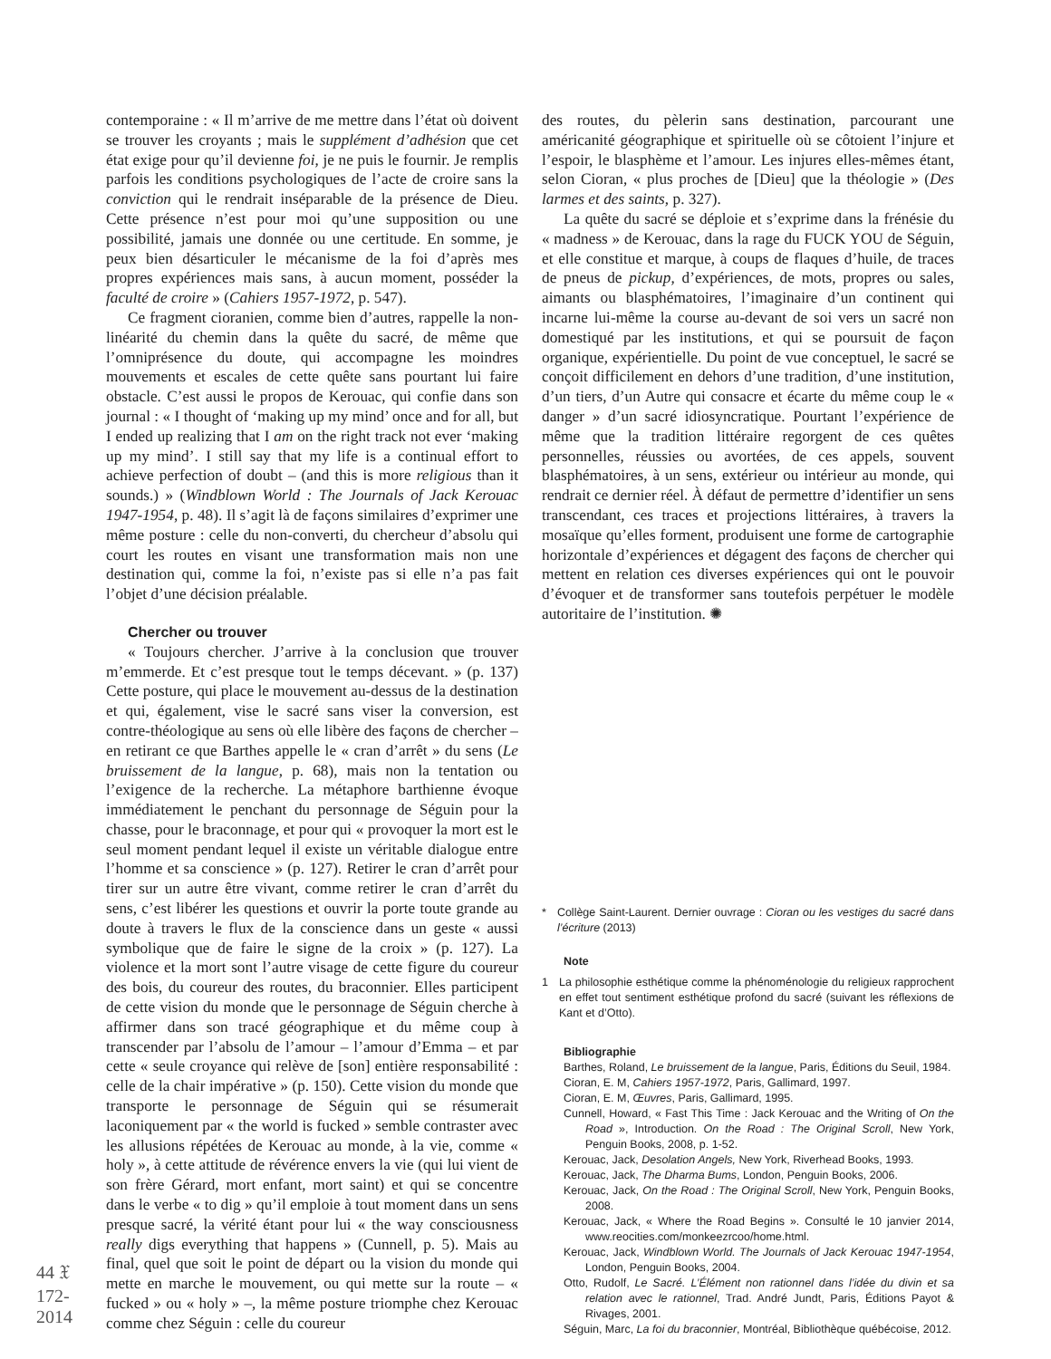contemporaine : « Il m’arrive de me mettre dans l’état où doivent se trouver les croyants ; mais le supplément d’adhésion que cet état exige pour qu’il devienne foi, je ne puis le fournir. Je remplis parfois les conditions psychologiques de l’acte de croire sans la conviction qui le rendrait inséparable de la présence de Dieu. Cette présence n’est pour moi qu’une supposition ou une possibilité, jamais une donnée ou une certitude. En somme, je peux bien désarticuler le mécanisme de la foi d’après mes propres expériences mais sans, à aucun moment, posséder la faculté de croire » (Cahiers 1957-1972, p. 547).
Ce fragment cioranien, comme bien d’autres, rappelle la non-linéarité du chemin dans la quête du sacré, de même que l’omniprésence du doute, qui accompagne les moindres mouvements et escales de cette quête sans pourtant lui faire obstacle. C’est aussi le propos de Kerouac, qui confie dans son journal : « I thought of ‘making up my mind’ once and for all, but I ended up realizing that I am on the right track not ever ‘making up my mind’. I still say that my life is a continual effort to achieve perfection of doubt – (and this is more religious than it sounds.) » (Windblown World : The Journals of Jack Kerouac 1947-1954, p. 48). Il s’agit là de façons similaires d’exprimer une même posture : celle du non-converti, du chercheur d’absolu qui court les routes en visant une transformation mais non une destination qui, comme la foi, n’existe pas si elle n’a pas fait l’objet d’une décision préalable.
Chercher ou trouver
« Toujours chercher. J’arrive à la conclusion que trouver m’emmerde. Et c’est presque tout le temps décevant. » (p. 137) Cette posture, qui place le mouvement au-dessus de la destination et qui, également, vise le sacré sans viser la conversion, est contre-théologique au sens où elle libère des façons de chercher – en retirant ce que Barthes appelle le « cran d’arrêt » du sens (Le bruissement de la langue, p. 68), mais non la tentation ou l’exigence de la recherche. La métaphore barthienne évoque immédiatement le penchant du personnage de Séguin pour la chasse, pour le braconnage, et pour qui « provoquer la mort est le seul moment pendant lequel il existe un véritable dialogue entre l’homme et sa conscience » (p. 127). Retirer le cran d’arrêt pour tirer sur un autre être vivant, comme retirer le cran d’arrêt du sens, c’est libérer les questions et ouvrir la porte toute grande au doute à travers le flux de la conscience dans un geste « aussi symbolique que de faire le signe de la croix » (p. 127). La violence et la mort sont l’autre visage de cette figure du coureur des bois, du coureur des routes, du braconnier. Elles participent de cette vision du monde que le personnage de Séguin cherche à affirmer dans son tracé géographique et du même coup à transcender par l’absolu de l’amour – l’amour d’Emma – et par cette « seule croyance qui relève de [son] entière responsabilité : celle de la chair impérative » (p. 150). Cette vision du monde que transporte le personnage de Séguin qui se résumerait laconiquement par « the world is fucked » semble contraster avec les allusions répétées de Kerouac au monde, à la vie, comme « holy », à cette attitude de révérence envers la vie (qui lui vient de son frère Gérard, mort enfant, mort saint) et qui se concentre dans le verbe « to dig » qu’il emploie à tout moment dans un sens presque sacré, la vérité étant pour lui « the way consciousness really digs everything that happens » (Cunnell, p. 5). Mais au final, quel que soit le point de départ ou la vision du monde qui mette en marche le mouvement, ou qui mette sur la route – « fucked » ou « holy » –, la même posture triomphe chez Kerouac comme chez Séguin : celle du coureur
des routes, du pèlerin sans destination, parcourant une américanité géographique et spirituelle où se côtoient l’injure et l’espoir, le blasphème et l’amour. Les injures elles-mêmes étant, selon Cioran, « plus proches de [Dieu] que la théologie » (Des larmes et des saints, p. 327).
La quête du sacré se déploie et s’exprime dans la frénésie du « madness » de Kerouac, dans la rage du FUCK YOU de Séguin, et elle constitue et marque, à coups de flaques d’huile, de traces de pneus de pickup, d’expériences, de mots, propres ou sales, aimants ou blasphématoires, l’imaginaire d’un continent qui incarne lui-même la course au-devant de soi vers un sacré non domestiqué par les institutions, et qui se poursuit de façon organique, expérientielle. Du point de vue conceptuel, le sacré se conçoit difficilement en dehors d’une tradition, d’une institution, d’un tiers, d’un Autre qui consacre et écarte du même coup le « danger » d’un sacré idiosyncratique. Pourtant l’expérience de même que la tradition littéraire regorgent de ces quêtes personnelles, réussies ou avortées, de ces appels, souvent blasphématoires, à un sens, extérieur ou intérieur au monde, qui rendrait ce dernier réel. À défaut de permettre d’identifier un sens transcendant, ces traces et projections littéraires, à travers la mosaïque qu’elles forment, produisent une forme de cartographie horizontale d’expériences et dégagent des façons de chercher qui mettent en relation ces diverses expériences qui ont le pouvoir d’évoquer et de transformer sans toutefois perpétuer le modèle autoritaire de l’institution. ✺
* Collège Saint-Laurent. Dernier ouvrage : Cioran ou les vestiges du sacré dans l’écriture (2013)
Note
1 La philosophie esthétique comme la phénoménologie du religieux rapprochent en effet tout sentiment esthétique profond du sacré (suivant les réflexions de Kant et d’Otto).
Bibliographie
Barthes, Roland, Le bruissement de la langue, Paris, Éditions du Seuil, 1984.
Cioran, E. M, Cahiers 1957-1972, Paris, Gallimard, 1997.
Cioran, E. M, Œuvres, Paris, Gallimard, 1995.
Cunnell, Howard, « Fast This Time : Jack Kerouac and the Writing of On the Road », Introduction. On the Road : The Original Scroll, New York, Penguin Books, 2008, p. 1-52.
Kerouac, Jack, Desolation Angels, New York, Riverhead Books, 1993.
Kerouac, Jack, The Dharma Bums, London, Penguin Books, 2006.
Kerouac, Jack, On the Road : The Original Scroll, New York, Penguin Books, 2008.
Kerouac, Jack, « Where the Road Begins ». Consulté le 10 janvier 2014, www.reocities.com/monkeezrcoo/home.html.
Kerouac, Jack, Windblown World. The Journals of Jack Kerouac 1947-1954, London, Penguin Books, 2004.
Otto, Rudolf, Le Sacré. L’Élément non rationnel dans l’idée du divin et sa relation avec le rationnel, Trad. André Jundt, Paris, Éditions Payot & Rivages, 2001.
Séguin, Marc, La foi du braconnier, Montréal, Bibliothèque québécoise, 2012.
44 𝔛 172-2014